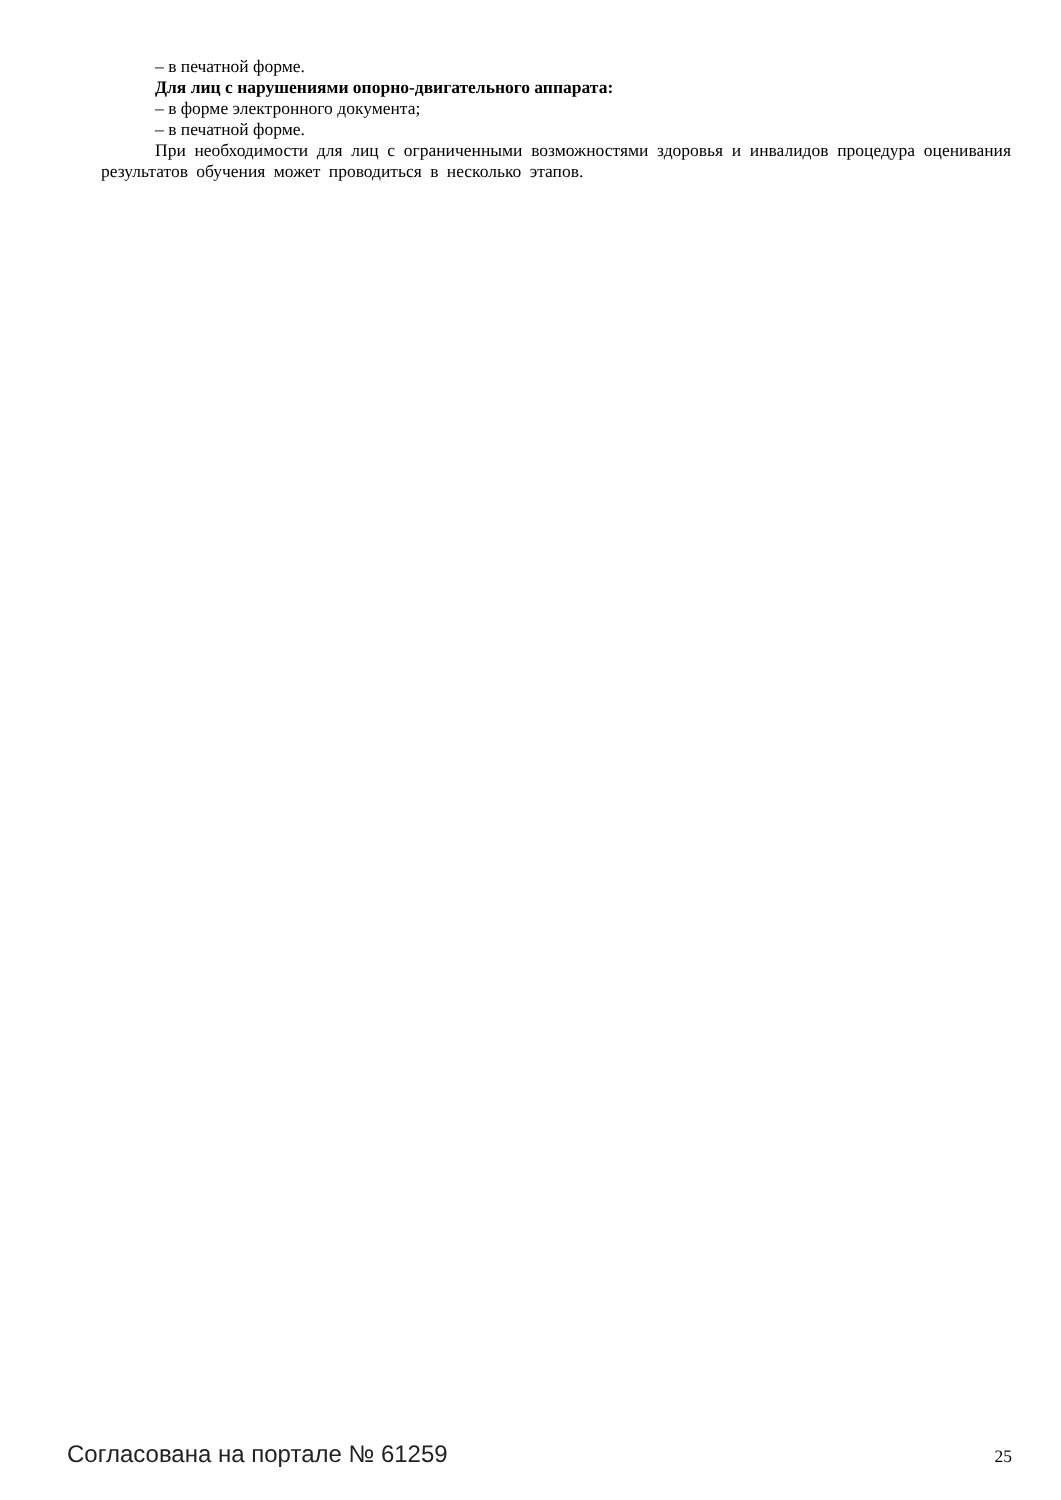– в печатной форме.
Для лиц с нарушениями опорно-двигательного аппарата:
– в форме электронного документа;
– в печатной форме.
При необходимости для лиц с ограниченными возможностями здоровья и инвалидов процедура оценивания результатов обучения может проводиться в несколько этапов.
Согласована на портале № 61259 25